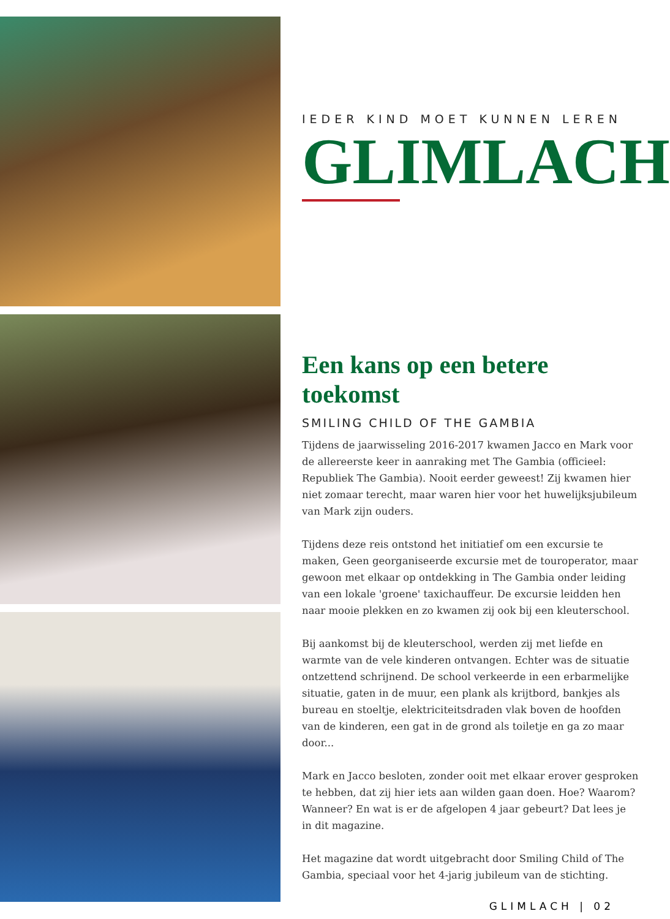IEDER KIND MOET KUNNEN LEREN
GLIMLACH
Een kans op een betere toekomst
SMILING CHILD OF THE GAMBIA
Tijdens de jaarwisseling 2016-2017 kwamen Jacco en Mark voor de allereerste keer in aanraking met The Gambia (officieel: Republiek The Gambia). Nooit eerder geweest! Zij kwamen hier niet zomaar terecht, maar waren hier voor het huwelijksjubileum van Mark zijn ouders.
Tijdens deze reis ontstond het initiatief om een excursie te maken, Geen georganiseerde excursie met de touroperator, maar gewoon met elkaar op ontdekking in The Gambia onder leiding van een lokale 'groene' taxichauffeur. De excursie leidden hen naar mooie plekken en zo kwamen zij ook bij een kleuterschool.
Bij aankomst bij de kleuterschool, werden zij met liefde en warmte van de vele kinderen ontvangen. Echter was de situatie ontzettend schrijnend. De school verkeerde in een erbarmelijke situatie, gaten in de muur, een plank als krijtbord, bankjes als bureau en stoeltje, elektriciteitsdraden vlak boven de hoofden van de kinderen, een gat in de grond als toiletje en ga zo maar door...
Mark en Jacco besloten, zonder ooit met elkaar erover gesproken te hebben, dat zij hier iets aan wilden gaan doen. Hoe? Waarom? Wanneer? En wat is er de afgelopen 4 jaar gebeurt? Dat lees je in dit magazine.
Het magazine dat wordt uitgebracht door Smiling Child of The Gambia, speciaal voor het 4-jarig jubileum van de stichting.
GLIMLACH | 02